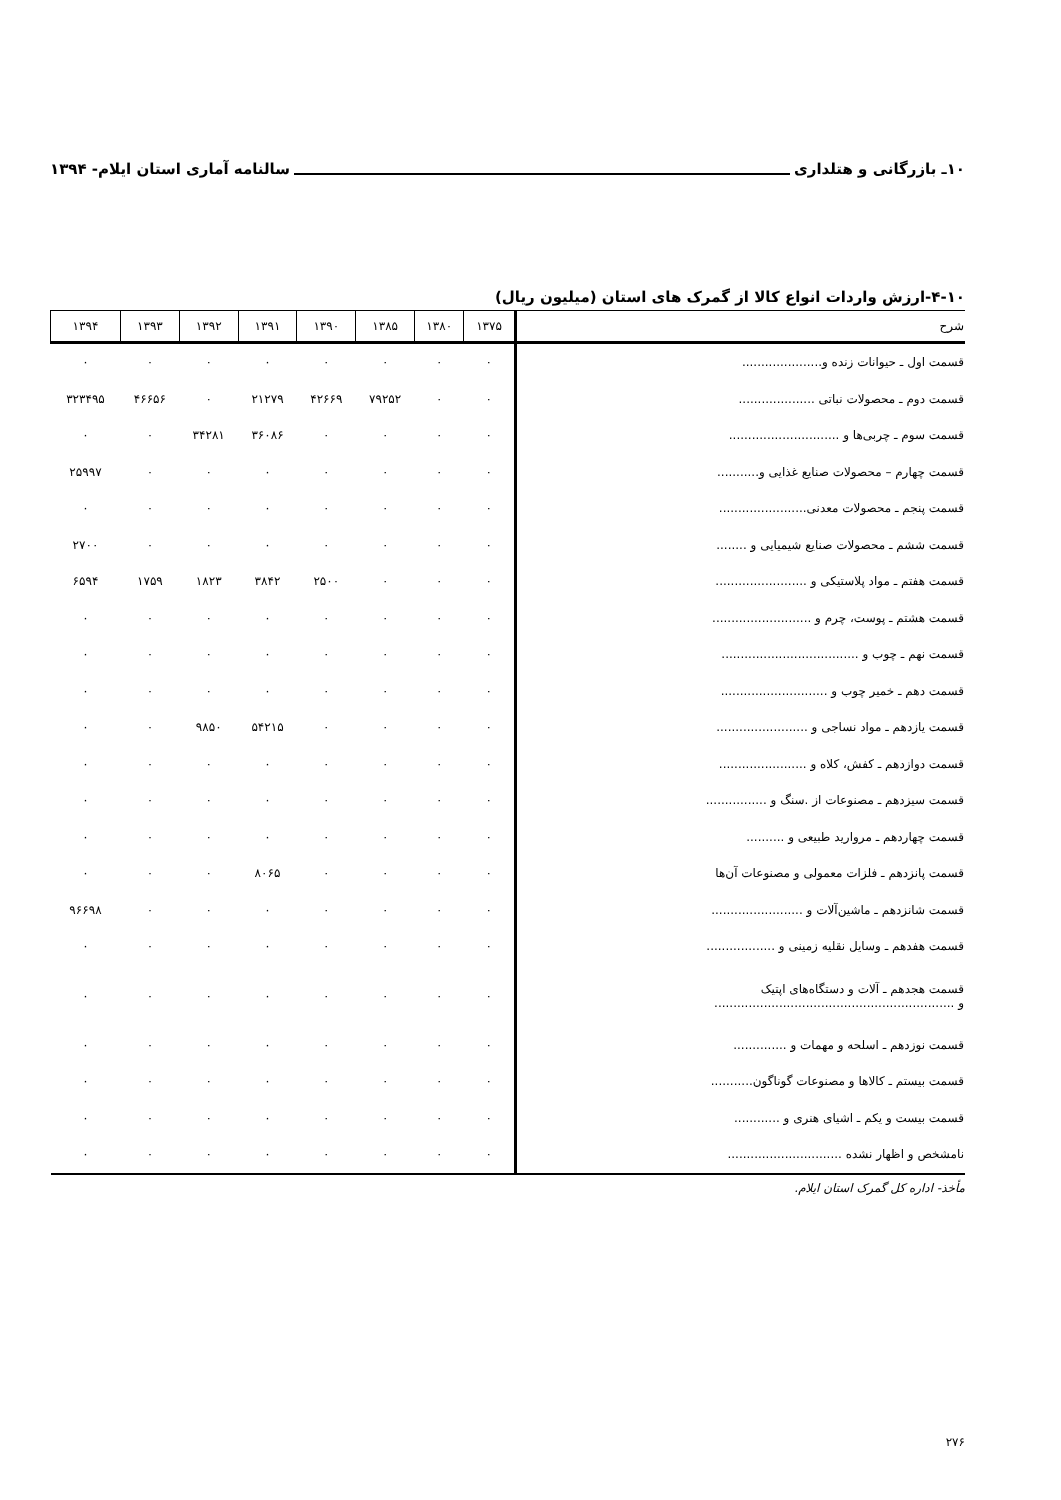۱۰ـ بازرگانی و هتلداری سالنامه آماری استان ایلام- ۱۳۹۴
۴-۱۰-ارزش واردات انواع کالا از گمرک های استان (میلیون ریال)
| شرح | ۱۳۷۵ | ۱۳۸۰ | ۱۳۸۵ | ۱۳۹۰ | ۱۳۹۱ | ۱۳۹۲ | ۱۳۹۳ | ۱۳۹۴ |
| --- | --- | --- | --- | --- | --- | --- | --- | --- |
| قسمت اول ـ حیوانات زنده و..................... | ۰ | ۰ | ۰ | ۰ | ۰ | ۰ | ۰ | ۰ |
| قسمت دوم ـ محصولات نباتی .................... | ۰ | ۰ | ۷۹۲۵۲ | ۴۲۶۶۹ | ۲۱۲۷۹ | ۰ | ۴۶۶۵۶ | ۳۲۳۴۹۵ |
| قسمت سوم ـ چربی‌ها و ............................. | ۰ | ۰ | ۰ | ۰ | ۳۶۰۸۶ | ۳۴۲۸۱ | ۰ | ۰ |
| قسمت چهارم – محصولات صنایع غذایی و........... | ۰ | ۰ | ۰ | ۰ | ۰ | ۰ | ۰ | ۲۵۹۹۷ |
| قسمت پنجم ـ محصولات معدنی....................... | ۰ | ۰ | ۰ | ۰ | ۰ | ۰ | ۰ | ۰ |
| قسمت ششم ـ محصولات صنایع شیمیایی و ........ | ۰ | ۰ | ۰ | ۰ | ۰ | ۰ | ۰ | ۲۷۰۰ |
| قسمت هفتم ـ مواد پلاستیکی و ........................ | ۰ | ۰ | ۰ | ۲۵۰۰ | ۳۸۴۲ | ۱۸۲۳ | ۱۷۵۹ | ۶۵۹۴ |
| قسمت هشتم ـ پوست، چرم و .......................... | ۰ | ۰ | ۰ | ۰ | ۰ | ۰ | ۰ | ۰ |
| قسمت نهم ـ چوب و .................................... | ۰ | ۰ | ۰ | ۰ | ۰ | ۰ | ۰ | ۰ |
| قسمت دهم ـ خمیر چوب و ............................ | ۰ | ۰ | ۰ | ۰ | ۰ | ۰ | ۰ | ۰ |
| قسمت یازدهم ـ مواد نساجی و ........................ | ۰ | ۰ | ۰ | ۰ | ۵۴۲۱۵ | ۹۸۵۰ | ۰ | ۰ |
| قسمت دوازدهم ـ کفش، کلاه و ....................... | ۰ | ۰ | ۰ | ۰ | ۰ | ۰ | ۰ | ۰ |
| قسمت سیزدهم ـ مصنوعات از .سنگ و ................ | ۰ | ۰ | ۰ | ۰ | ۰ | ۰ | ۰ | ۰ |
| قسمت چهاردهم ـ مروارید طبیعی و .......... | ۰ | ۰ | ۰ | ۰ | ۰ | ۰ | ۰ | ۰ |
| قسمت پانزدهم ـ فلزات معمولی و مصنوعات آن‌ها | ۰ | ۰ | ۰ | ۰ | ۸۰۶۵ | ۰ | ۰ | ۰ |
| قسمت شانزدهم ـ ماشین‌آلات و ........................ | ۰ | ۰ | ۰ | ۰ | ۰ | ۰ | ۰ | ۹۶۶۹۸ |
| قسمت هفدهم ـ وسایل نقلیه زمینی و .................. | ۰ | ۰ | ۰ | ۰ | ۰ | ۰ | ۰ | ۰ |
| قسمت هجدهم ـ آلات و دستگاه‌های اپتیک و ............................................................... | ۰ | ۰ | ۰ | ۰ | ۰ | ۰ | ۰ | ۰ |
| قسمت نوزدهم ـ اسلحه و مهمات و .............. | ۰ | ۰ | ۰ | ۰ | ۰ | ۰ | ۰ | ۰ |
| قسمت بیستم ـ کالاها و مصنوعات گوناگون........... | ۰ | ۰ | ۰ | ۰ | ۰ | ۰ | ۰ | ۰ |
| قسمت بیست و یکم ـ اشیای هنری و ............ | ۰ | ۰ | ۰ | ۰ | ۰ | ۰ | ۰ | ۰ |
| نامشخص و اظهار نشده .............................. | ۰ | ۰ | ۰ | ۰ | ۰ | ۰ | ۰ | ۰ |
مأخذ- اداره کل گمرک استان ایلام.
۲۷۶